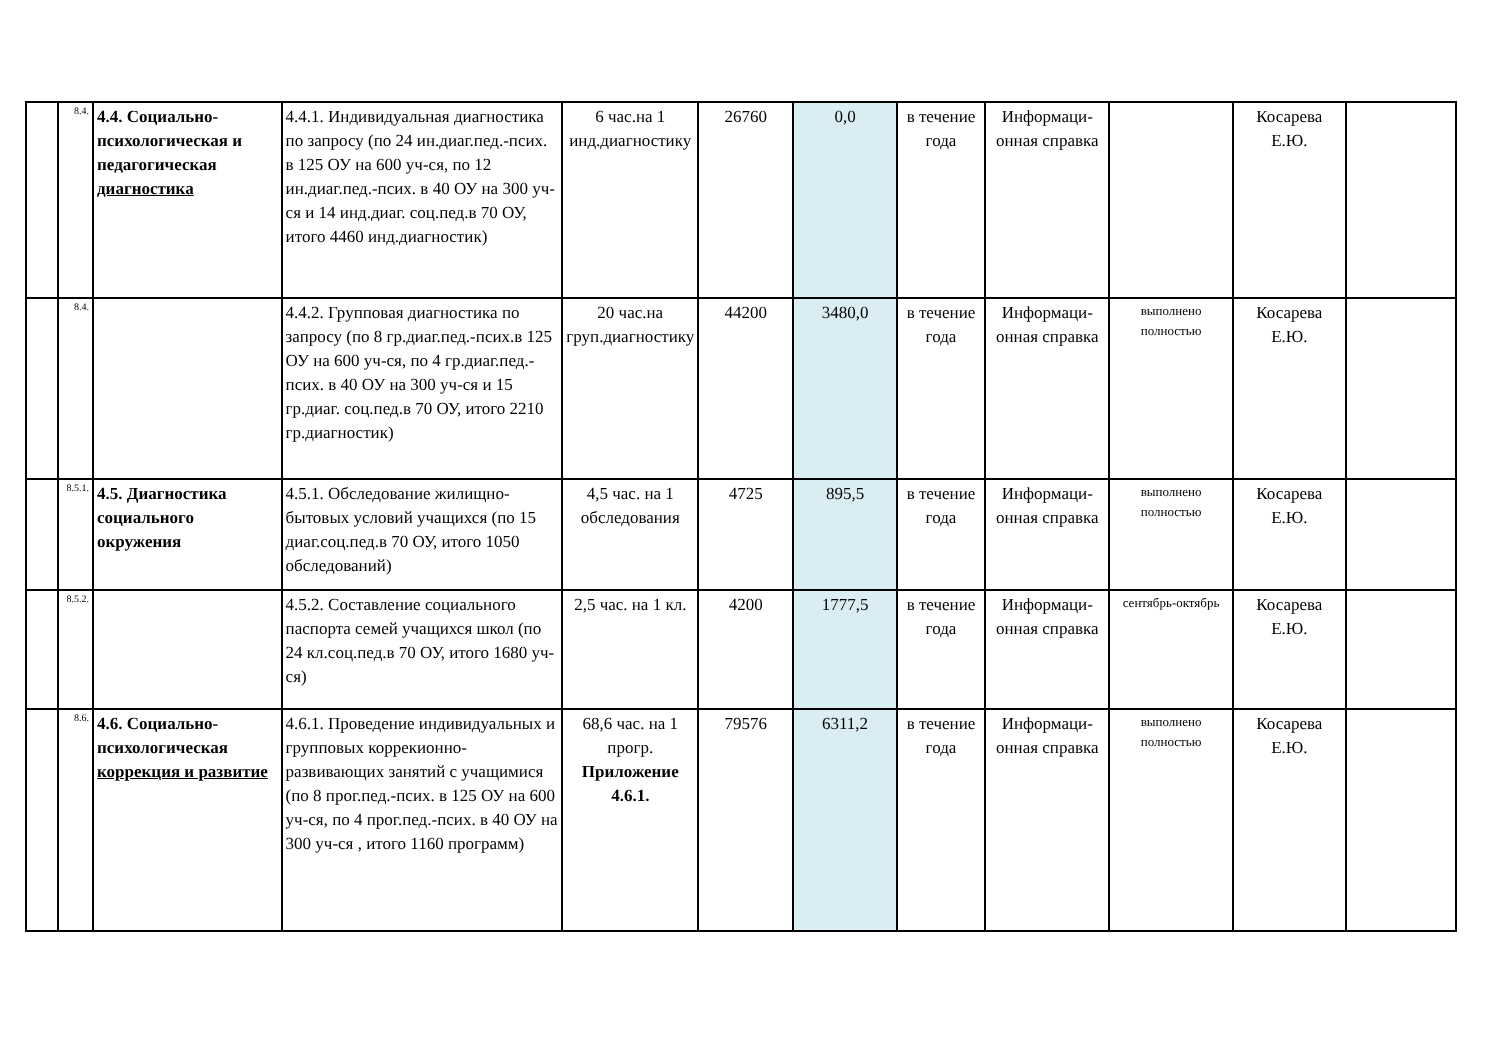| | 8.4. | 4.4. Социально-психологическая и педагогическая диагностика | 4.4.1. Индивидуальная диагностика по запросу (по 24 ин.диаг.пед.-псих. в 125 ОУ на 600 уч-ся, по 12 ин.диаг.пед.-псих. в 40 ОУ на 300 уч-ся и 14 инд.диаг. соц.пед.в 70 ОУ, итого 4460 инд.диагностик) | 6 час.на 1 инд.диагностику | 26760 | 0,0 | в течение года | Информаци-онная справка | | Косарева Е.Ю. | |
| | 8.4. | | 4.4.2. Групповая диагностика по запросу (по 8 гр.диаг.пед.-псих.в 125 ОУ на 600 уч-ся, по 4 гр.диаг.пед.-псих. в 40 ОУ на 300 уч-ся и 15 гр.диаг. соц.пед.в 70 ОУ, итого 2210 гр.диагностик) | 20 час.на груп.диагностику | 44200 | 3480,0 | в течение года | Информаци-онная справка | выполнено полностью | Косарева Е.Ю. | |
| | 8.5.1. | 4.5. Диагностика социального окружения | 4.5.1. Обследование жилищно-бытовых условий учащихся (по 15 диаг.соц.пед.в 70 ОУ, итого 1050 обследований) | 4,5 час. на 1 обследования | 4725 | 895,5 | в течение года | Информаци-онная справка | выполнено полностью | Косарева Е.Ю. | |
| | 8.5.2. | | 4.5.2. Составление социального паспорта семей учащихся школ (по 24 кл.соц.пед.в 70 ОУ, итого 1680 уч-ся) | 2,5 час. на 1 кл. | 4200 | 1777,5 | в течение года | Информаци-онная справка | сентябрь-октябрь | Косарева Е.Ю. | |
| | 8.6. | 4.6. Социально-психологическая коррекция и развитие | 4.6.1. Проведение индивидуальных и групповых коррекионно-развивающих занятий с учащимися (по 8 прог.пед.-псих. в 125 ОУ на 600 уч-ся, по 4 прог.пед.-псих. в 40 ОУ на 300 уч-ся , итого 1160 программ) | 68,6 час. на 1 прогр. Приложение 4.6.1. | 79576 | 6311,2 | в течение года | Информаци-онная справка | выполнено полностью | Косарева Е.Ю. | |